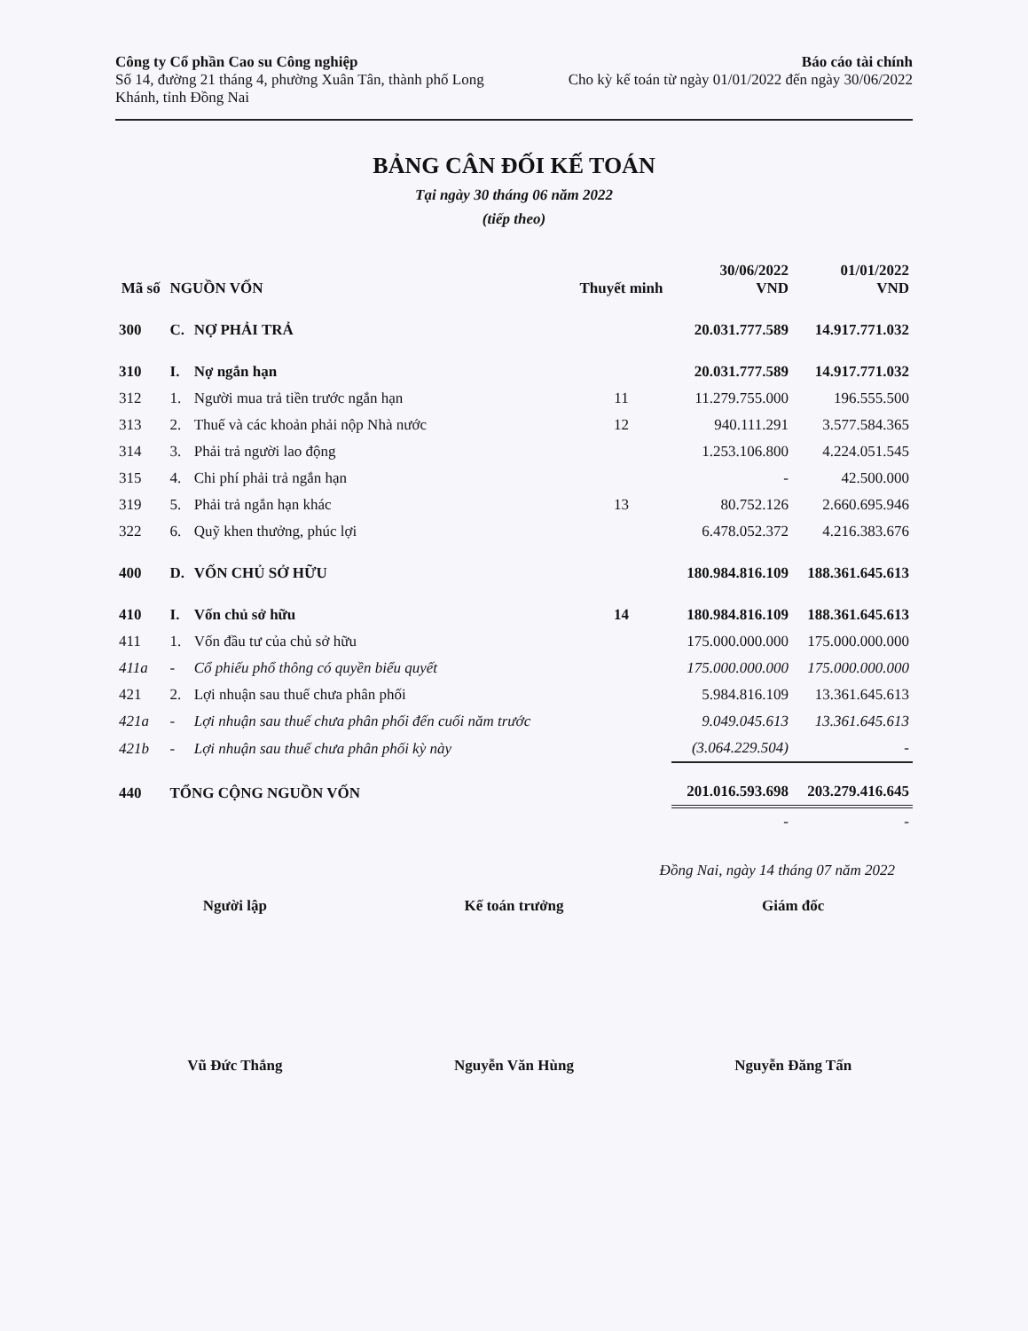Công ty Cổ phần Cao su Công nghiệp
Số 14, đường 21 tháng 4, phường Xuân Tân, thành phố Long
Khánh, tỉnh Đồng Nai
Báo cáo tài chính
Cho kỳ kế toán từ ngày 01/01/2022 đến ngày 30/06/2022
BẢNG CÂN ĐỐI KẾ TOÁN
Tại ngày 30 tháng 06 năm 2022
(tiếp theo)
| Mã số | NGUỒN VỐN | | Thuyết minh | 30/06/2022 VND | 01/01/2022 VND |
| --- | --- | --- | --- | --- | --- |
| 300 | C. | NỢ PHẢI TRẢ | | 20.031.777.589 | 14.917.771.032 |
| 310 | I. | Nợ ngắn hạn | | 20.031.777.589 | 14.917.771.032 |
| 312 | 1. | Người mua trả tiền trước ngắn hạn | 11 | 11.279.755.000 | 196.555.500 |
| 313 | 2. | Thuế và các khoản phải nộp Nhà nước | 12 | 940.111.291 | 3.577.584.365 |
| 314 | 3. | Phải trả người lao động | | 1.253.106.800 | 4.224.051.545 |
| 315 | 4. | Chi phí phải trả ngắn hạn | | - | 42.500.000 |
| 319 | 5. | Phải trả ngắn hạn khác | 13 | 80.752.126 | 2.660.695.946 |
| 322 | 6. | Quỹ khen thưởng, phúc lợi | | 6.478.052.372 | 4.216.383.676 |
| 400 | D. | VỐN CHỦ SỞ HỮU | | 180.984.816.109 | 188.361.645.613 |
| 410 | I. | Vốn chủ sở hữu | 14 | 180.984.816.109 | 188.361.645.613 |
| 411 | 1. | Vốn đầu tư của chủ sở hữu | | 175.000.000.000 | 175.000.000.000 |
| 411a | - | Cổ phiếu phổ thông có quyền biểu quyết | | 175.000.000.000 | 175.000.000.000 |
| 421 | 2. | Lợi nhuận sau thuế chưa phân phối | | 5.984.816.109 | 13.361.645.613 |
| 421a | - | Lợi nhuận sau thuế chưa phân phối đến cuối năm trước | | 9.049.045.613 | 13.361.645.613 |
| 421b | - | Lợi nhuận sau thuế chưa phân phối kỳ này | | (3.064.229.504) | - |
| 440 | TỔNG CỘNG NGUỒN VỐN | | | 201.016.593.698 | 203.279.416.645 |
| | | | | - | - |
Đồng Nai, ngày 14 tháng 07 năm 2022
Người lập
Vũ Đức Thắng
Kế toán trưởng
Nguyễn Văn Hùng
Giám đốc
Nguyễn Đăng Tấn